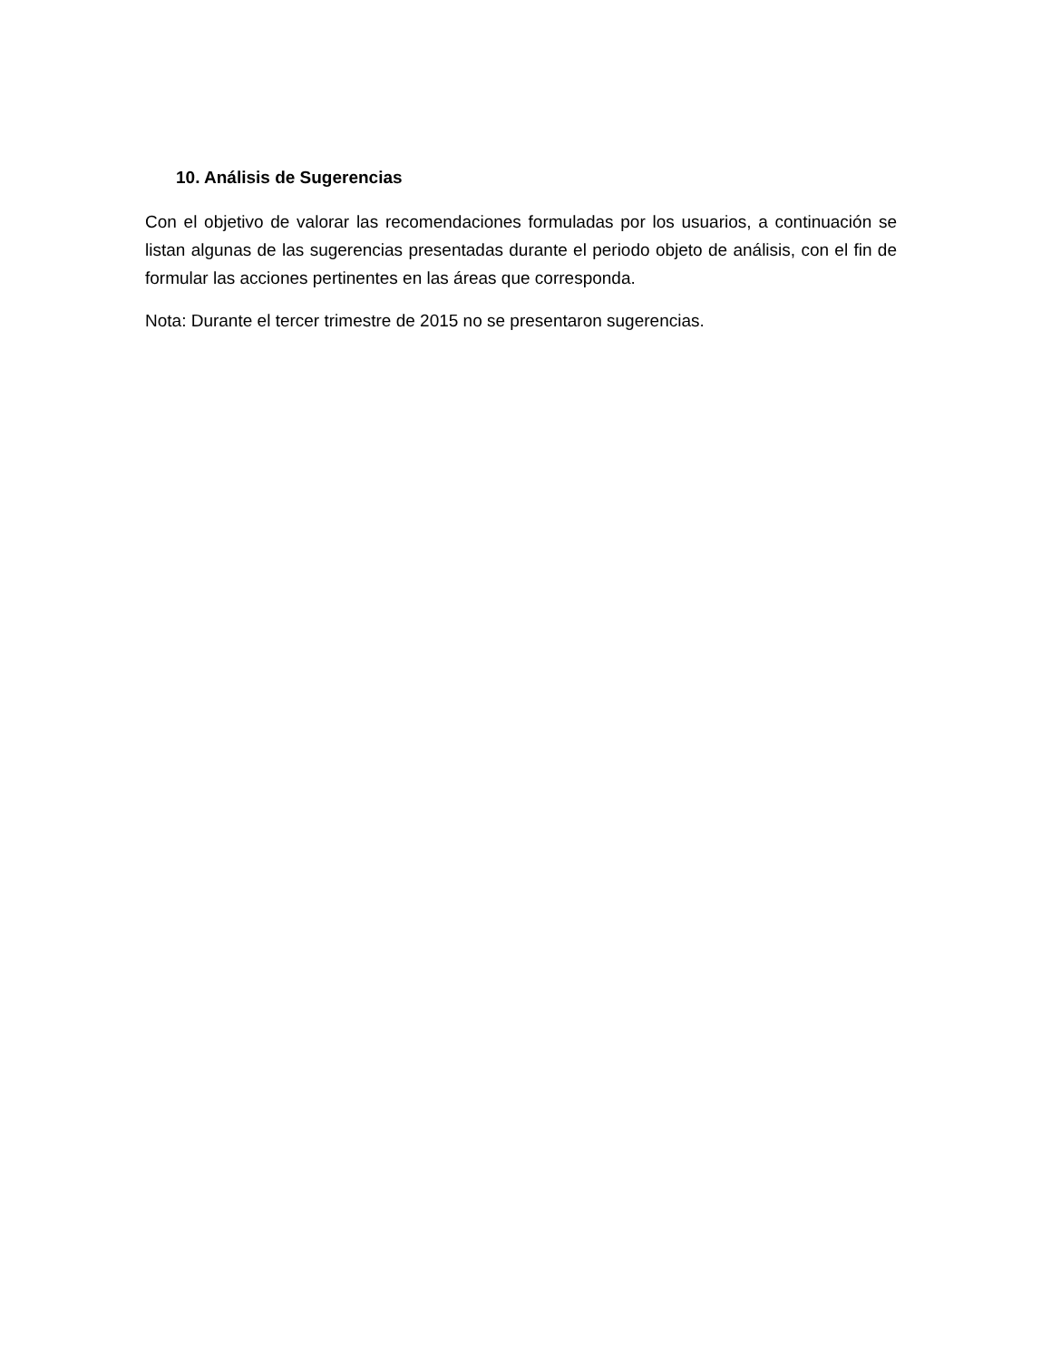10. Análisis de Sugerencias
Con el objetivo de valorar las recomendaciones formuladas por los usuarios, a continuación se listan algunas de las sugerencias presentadas durante el periodo objeto de análisis, con el fin de formular las acciones pertinentes en las áreas que corresponda.
Nota: Durante el tercer trimestre de 2015 no se presentaron sugerencias.